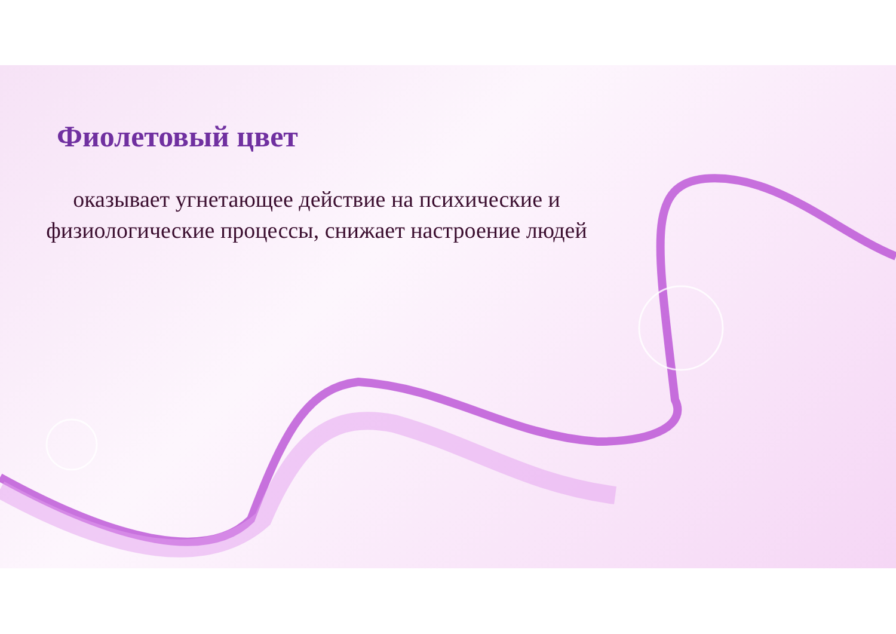Фиолетовый цвет
оказывает угнетающее действие на психические и физиологические процессы, снижает настроение людей